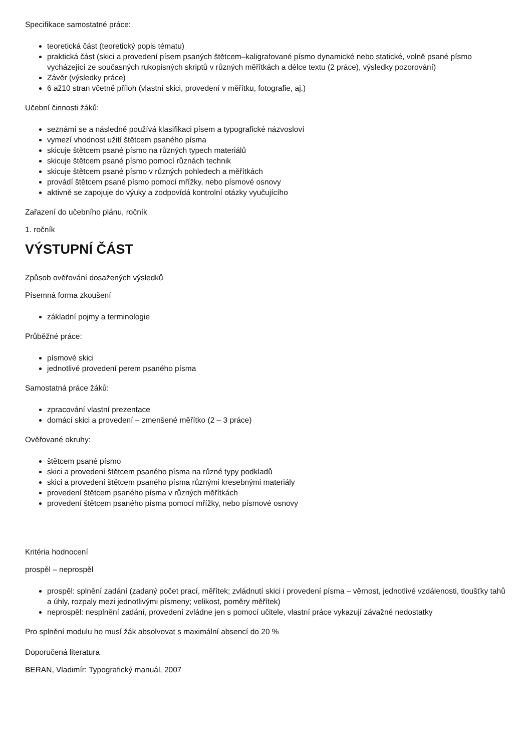Specifikace samostatné práce:
teoretická část (teoretický popis tématu)
praktická část (skici a provedení písem psaných štětcem–kaligrafované písmo dynamické nebo statické, volně psané písmo vycházející ze současných rukopisných skriptů v různých měřítkách a délce textu (2 práce), výsledky pozorování)
Závěr (výsledky práce)
6 až10 stran včetně příloh (vlastní skici, provedení v měřítku, fotografie, aj.)
Učební činnosti žáků:
seznámí se a následně používá klasifikaci písem a typografické názvosloví
vymezí vhodnost užití štětcem psaného písma
skicuje štětcem psané písmo na různých typech materiálů
skicuje štětcem psané písmo pomocí různách technik
skicuje štětcem psané písmo v různých pohledech a měřítkách
provádí štětcem psané písmo pomocí mřížky, nebo písmové osnovy
aktivně se zapojuje do výuky a zodpovídá kontrolní otázky vyučujícího
Zařazení do učebního plánu, ročník
1. ročník
VÝSTUPNÍ ČÁST
Způsob ověřování dosažených výsledků
Písemná forma zkoušení
základní pojmy a terminologie
Průběžné práce:
písmové skici
jednotlivé provedení perem psaného písma
Samostatná práce žáků:
zpracování vlastní prezentace
domácí skici a provedení – zmenšené měřítko (2 – 3 práce)
Ověřované okruhy:
štětcem psané písmo
skici a provedení štětcem psaného písma na různé typy podkladů
skici a provedení štětcem psaného písma různými kresebnými materiály
provedení štětcem psaného písma v různých měřítkách
provedení štětcem psaného písma pomocí mřížky, nebo písmové osnovy
Kritéria hodnocení
prospěl – neprospěl
prospěl: splnění zadání (zadaný počet prací, měřítek; zvládnutí skici i provedení písma – věrnost, jednotlivé vzdálenosti, tloušťky tahů a úhly, rozpaly mezi jednotlivými písmeny; velikost, poměry měřítek)
neprospěl: nesplnění zadání, provedení zvládne jen s pomocí učitele, vlastní práce vykazují závažné nedostatky
Pro splnění modulu ho musí žák absolvovat s maximální absencí do 20 %
Doporučená literatura
BERAN, Vladimír: Typografický manuál, 2007